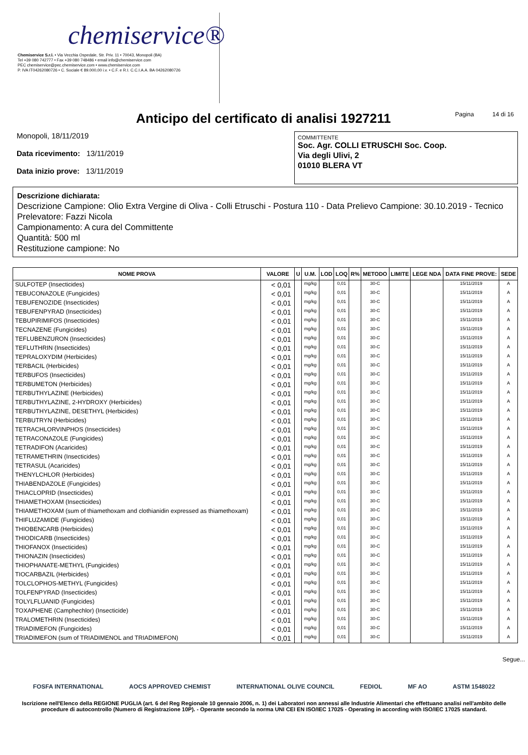chemiservice®
Chemiservice S.r.l. • Via Vecchia Ospedale, Str. Priv. 11 • 70043, Monopoli (BA)
Tel +39 080 742777 • Fax +39 080 748486 • email info@chemiservice.com
PEC chemiservice@pec.chemiservice.com • www.chemiservice.com
P. IVA IT04262080726 • C. Sociale € 89.000,00 i.v. • C.F. e R.I. C.C.I.A.A. BA 04262080726
Anticipo del certificato di analisi 1927211
Pagina 14 di 16
Monopoli, 18/11/2019
Data ricevimento: 13/11/2019
Data inizio prove: 13/11/2019
COMMITTENTE
Soc. Agr. COLLI ETRUSCHI Soc. Coop.
Via degli Ulivi, 2
01010 BLERA VT
Descrizione dichiarata:
Descrizione Campione: Olio Extra Vergine di Oliva - Colli Etruschi - Postura 110 - Data Prelievo Campione: 30.10.2019 - Tecnico Prelevatore: Fazzi Nicola
Campionamento: A cura del Committente
Quantità: 500 ml
Restituzione campione: No
| NOME PROVA | VALORE | U | U.M. | LOD | LOQ | R% | METODO | LIMITE | LEGE NDA | DATA FINE PROVE: | SEDE |
| --- | --- | --- | --- | --- | --- | --- | --- | --- | --- | --- | --- |
| SULFOTEP (Insecticides) | < 0,01 | | mg/kg | | 0,01 | | 30-C | | | 15/11/2019 | A |
| TEBUCONAZOLE (Fungicides) | < 0,01 | | mg/kg | | 0,01 | | 30-C | | | 15/11/2019 | A |
| TEBUFENOZIDE (Insecticides) | < 0,01 | | mg/kg | | 0,01 | | 30-C | | | 15/11/2019 | A |
| TEBUFENPYRAD (Insecticides) | < 0,01 | | mg/kg | | 0,01 | | 30-C | | | 15/11/2019 | A |
| TEBUPIRIMIFOS (Insecticides) | < 0,01 | | mg/kg | | 0,01 | | 30-C | | | 15/11/2019 | A |
| TECNAZENE (Fungicides) | < 0,01 | | mg/kg | | 0,01 | | 30-C | | | 15/11/2019 | A |
| TEFLUBENZURON (Insecticides) | < 0,01 | | mg/kg | | 0,01 | | 30-C | | | 15/11/2019 | A |
| TEFLUTHRIN (Insecticides) | < 0,01 | | mg/kg | | 0,01 | | 30-C | | | 15/11/2019 | A |
| TEPRALOXYDIM (Herbicides) | < 0,01 | | mg/kg | | 0,01 | | 30-C | | | 15/11/2019 | A |
| TERBACIL (Herbicides) | < 0,01 | | mg/kg | | 0,01 | | 30-C | | | 15/11/2019 | A |
| TERBUFOS (Insecticides) | < 0,01 | | mg/kg | | 0,01 | | 30-C | | | 15/11/2019 | A |
| TERBUMETON (Herbicides) | < 0,01 | | mg/kg | | 0,01 | | 30-C | | | 15/11/2019 | A |
| TERBUTHYLAZINE (Herbicides) | < 0,01 | | mg/kg | | 0,01 | | 30-C | | | 15/11/2019 | A |
| TERBUTHYLAZINE, 2-HYDROXY (Herbicides) | < 0,01 | | mg/kg | | 0,01 | | 30-C | | | 15/11/2019 | A |
| TERBUTHYLAZINE, DESETHYL (Herbicides) | < 0,01 | | mg/kg | | 0,01 | | 30-C | | | 15/11/2019 | A |
| TERBUTRYN (Herbicides) | < 0,01 | | mg/kg | | 0,01 | | 30-C | | | 15/11/2019 | A |
| TETRACHLORVINPHOS (Insecticides) | < 0,01 | | mg/kg | | 0,01 | | 30-C | | | 15/11/2019 | A |
| TETRACONAZOLE (Fungicides) | < 0,01 | | mg/kg | | 0,01 | | 30-C | | | 15/11/2019 | A |
| TETRADIFON (Acaricides) | < 0,01 | | mg/kg | | 0,01 | | 30-C | | | 15/11/2019 | A |
| TETRAMETHRIN (Insecticides) | < 0,01 | | mg/kg | | 0,01 | | 30-C | | | 15/11/2019 | A |
| TETRASUL (Acaricides) | < 0,01 | | mg/kg | | 0,01 | | 30-C | | | 15/11/2019 | A |
| THENYLCHLOR (Herbicides) | < 0,01 | | mg/kg | | 0,01 | | 30-C | | | 15/11/2019 | A |
| THIABENDAZOLE (Fungicides) | < 0,01 | | mg/kg | | 0,01 | | 30-C | | | 15/11/2019 | A |
| THIACLOPRID (Insecticides) | < 0,01 | | mg/kg | | 0,01 | | 30-C | | | 15/11/2019 | A |
| THIAMETHOXAM (Insecticides) | < 0,01 | | mg/kg | | 0,01 | | 30-C | | | 15/11/2019 | A |
| THIAMETHOXAM (sum of thiamethoxam and clothianidin expressed as thiamethoxam) | < 0,01 | | mg/kg | | 0,01 | | 30-C | | | 15/11/2019 | A |
| THIFLUZAMIDE (Fungicides) | < 0,01 | | mg/kg | | 0,01 | | 30-C | | | 15/11/2019 | A |
| THIOBENCARB (Herbicides) | < 0,01 | | mg/kg | | 0,01 | | 30-C | | | 15/11/2019 | A |
| THIODICARB (Insecticides) | < 0,01 | | mg/kg | | 0,01 | | 30-C | | | 15/11/2019 | A |
| THIOFANOX (Insecticides) | < 0,01 | | mg/kg | | 0,01 | | 30-C | | | 15/11/2019 | A |
| THIONAZIN (Insecticides) | < 0,01 | | mg/kg | | 0,01 | | 30-C | | | 15/11/2019 | A |
| THIOPHANATE-METHYL (Fungicides) | < 0,01 | | mg/kg | | 0,01 | | 30-C | | | 15/11/2019 | A |
| TIOCARBAZIL (Herbicides) | < 0,01 | | mg/kg | | 0,01 | | 30-C | | | 15/11/2019 | A |
| TOLCLOPHOS-METHYL (Fungicides) | < 0,01 | | mg/kg | | 0,01 | | 30-C | | | 15/11/2019 | A |
| TOLFENPYRAD (Insecticides) | < 0,01 | | mg/kg | | 0,01 | | 30-C | | | 15/11/2019 | A |
| TOLYLFLUANID (Fungicides) | < 0,01 | | mg/kg | | 0,01 | | 30-C | | | 15/11/2019 | A |
| TOXAPHENE (Camphechlor) (Insecticide) | < 0,01 | | mg/kg | | 0,01 | | 30-C | | | 15/11/2019 | A |
| TRALOMETHRIN (Insecticides) | < 0,01 | | mg/kg | | 0,01 | | 30-C | | | 15/11/2019 | A |
| TRIADIMEFON (Fungicides) | < 0,01 | | mg/kg | | 0,01 | | 30-C | | | 15/11/2019 | A |
| TRIADIMEFON (sum of TRIADIMENOL and TRIADIMEFON) | < 0,01 | | mg/kg | | 0,01 | | 30-C | | | 15/11/2019 | A |
Segue...
FOSFA INTERNATIONAL AOCS APPROVED CHEMIST INTERNATIONAL OLIVE COUNCIL FEDIOL MF AO ASTM 1548022
Iscrizione nell'Elenco della REGIONE PUGLIA (art. 6 del Reg Regionale 10 gennaio 2006, n. 1) dei Laboratori non annessi alle Industrie Alimentari che effettuano analisi nell'ambito delle procedure di autocontrollo (Numero di Registrazione 10P). - Operante secondo la norma UNI CEI EN ISO/IEC 17025 - Operating in according with ISO/IEC 17025 standard.